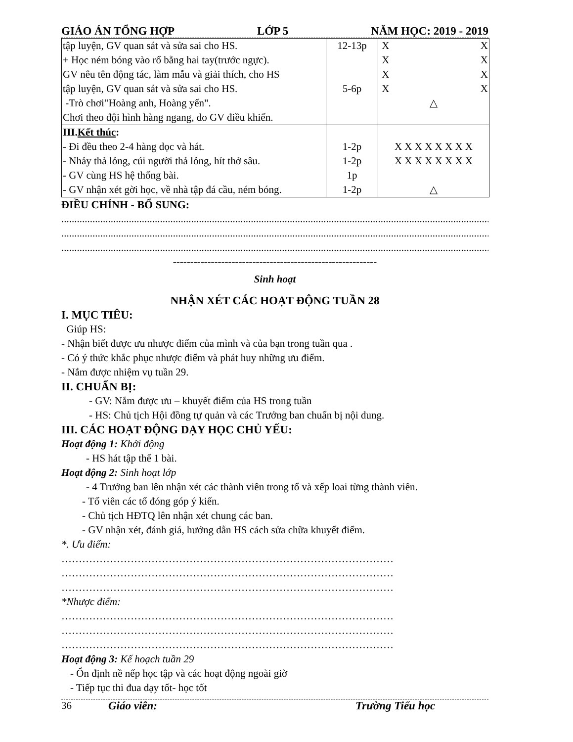GIÁO ÁN TỔNG HỢP LỚP 5 NĂM HỌC: 2019 - 2019
| tập luyện, GV quan sát và sửa sai cho HS. + Học ném bóng vào rổ bằng hai tay(trước ngực). GV nêu tên động tác, làm mẫu và giải thích, cho HS tập luyện, GV quan sát và sửa sai cho HS. -Trò chơi"Hoàng anh, Hoàng yến". Chơi theo đội hình hàng ngang, do GV điều khiển. | 12-13p 5-6p | X X X X X X X X △ |
| III. Kết thúc : - Đi đều theo 2-4 hàng dọc và hát. - Nhảy thả lỏng, cúi người thả lỏng, hít thở sâu. - GV cùng HS hệ thống bài. - GV nhận xét gời học, về nhà tập đá cầu, ném bóng. | 1-2p 1-2p 1p 1-2p | X X X X X X X X X X X X X X X X △ |
ĐIỀU CHỈNH - BỔ SUNG:
......................................................................................................................................................................
......................................................................................................................................................................
......................................................................................................................................................................
-----------------------------------------------------------
Sinh hoạt
NHẬN XÉT CÁC HOẠT ĐỘNG TUẦN 28
I. MỤC TIÊU:
Giúp HS:
- Nhận biết được ưu nhược điểm của mình và của bạn trong tuần qua .
- Có ý thức khắc phục nhược điểm và phát huy những ưu điểm.
- Nắm được nhiệm vụ tuần 29.
II. CHUẨN BỊ:
- GV: Nắm được ưu – khuyết điểm của HS trong tuần
- HS: Chủ tịch Hội đồng tự quản và các Trưởng ban chuẩn bị nội dung.
III. CÁC HOẠT ĐỘNG DẠY HỌC CHỦ YẾU:
Hoạt động 1: Khởi động
- HS hát tập thể 1 bài.
Hoạt động 2: Sinh hoạt lớp
- 4 Trưởng ban lên nhận xét các thành viên trong tổ và xếp loai từng thành viên.
- Tổ viên các tổ đóng góp ý kiến.
- Chủ tịch HĐTQ lên nhận xét chung các ban.
- GV nhận xét, đánh giá, hướng dẫn HS cách sửa chữa khuyết điểm.
*. Ưu điểm:
……………………………………………………………………………………
……………………………………………………………………………………
……………………………………………………………………………………
*Nhược điểm:
……………………………………………………………………………………
……………………………………………………………………………………
……………………………………………………………………………………
Hoạt động 3: Kế hoạch tuần 29
- Ổn định nề nếp học tập và các hoạt động ngoài giờ
- Tiếp tục thi đua dạy tốt- học tốt
36 Giáo viên: Trường Tiểu học